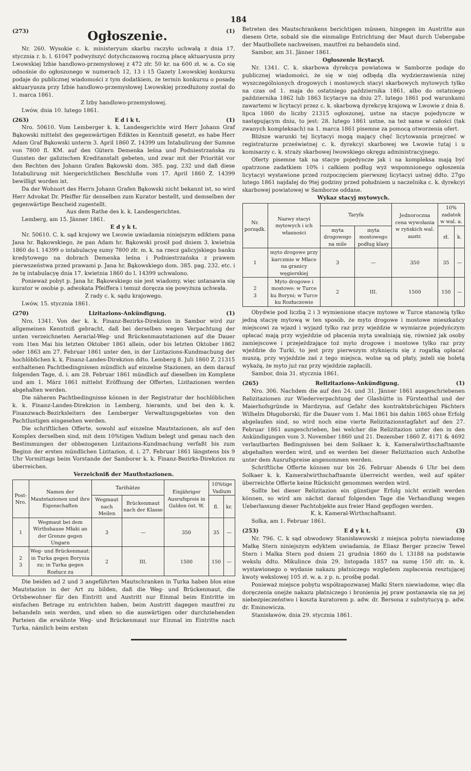184
(273) Ogłoszenie. (1)
Nr. 260. Wysokie c. k. ministeryum skarbu raczyło uchwałą z dnia 17. stycznia r. b. l. 61047 podwyższyć dotychczasową roczną płacę aktuaryusza przy Lwowskiej Izbie handlowo-przemysłowej z 472 złr. 50 kr. na 600 zł. w. a. Co się odnośnie do ogłoszonego w numerach 12, 13 i 15 Gazety Lwowskiej konkursu podaje do publicznej wiadomości z tym dodatkiem, że termin konkursu o posadę aktuaryusza przy Izbie handlowo-przemysłowej Lwowskiej przedłużony został do 1. marca 1861.
Z Izby handlowo-przemysłowej.
Lwów, dnia 10. lutego 1861.
(263) E d i k t. (1)
Nro. 50610. Vom Lemberger k. k. Landesgerichte wird Herr Johann Graf Bąkowski mittelst des gegenwärtigen Ediktes in Kenntniß gesetzt, es habe Herr Adam Graf Bąkowski unterm 3. April 1860 Z. 14399 um Intabulirung der Summe von 7800 fl. KM. auf den Gütern Demenka leśna und Podniestrzańska zu Gunsten der galizischen Kreditanstalt gebeten, und zwar mit der Priorität vor den Rechten des Johann Grafen Bąkowski dom. 385. pag. 232 und daß diese Intabulirung mit hiergerichtlichen Beschluße vom 17. April 1860 Z. 14399 bewilligt worden ist.
Da der Wohnort des Herrn Johann Grafen Bąkowski nicht bekannt ist, so wird Herr Advokat Dr. Pfeiffer für denselben zum Kurator bestellt, und demselben der gegenwärtige Bescheid zugestellt.
Aus dem Rathe des k. k. Landesgerichtes.
Lemberg, am 15. Jänner 1861.
E d y k t.
Nr. 50610. C. k. sąd krajowy we Lwowie uwiadamia niniejszym ediktem pana Jana hr. Bąkowskiego, że pan Adam hr. Bąkowski prosił pod dniem 3. kwietnia 1860 do l. 14399 o intabulacyę sumy 7800 złr. m. k. na rzecz galicyjskiego banku kredytowego na dobrach Demenka leśna i Podniestrzańska z prawem pierwszeństwa przed prawami p. Jana hr. Bąkowskiego dom. 385. pag. 232. etc. i że tę intabulacyę dnia 17. kwietnia 1860 do l. 14399 uchwalono.
Ponieważ pobyt p. Jana hr. Bąkowskiego nie jest wiadomy, więc ustanawia się kurator w osobie p. adwokata Pfeiffera i temuż doręcza się powyższa uchwała.
Z rady c. k. sądu krajowego.
Lwów, 15. stycznia 1861.
(270) Lizitazions-Ankündigung. (1)
Nro. 1341. Von der k. k. Finanz-Bezirks-Direkzion in Sambor wird zur allgemeinen Kenntniß gebracht, daß bei derselben wegen Verpachtung der unten verzeichneten Aerarial-Weg- und Brückenmautstazionen auf die Dauer vom 1ten Mai bis letzten Oktober 1861 allein, oder bis letzten Oktober 1862 oder 1863 am 27. Februar 1861 unter den, in der Lizitazions-Kundmachung der hochlöblichen k. k. Finanz-Landes-Direkzion ddto. Lemberg 8. Juli 1860 Z. 21315 enthaltenen Pachtbedingnissen mündlich auf einzelne Stazionen, an dem darauf folgenden Tage, d. i. am 28. Februar 1861 mündlich auf dieselben im Komplexe und am 1. März 1861 mittelst Eröffnung der Offerten, Lizitazionen werden abgehalten werden.
Die näheren Pachtbedingnisse können in der Registratur der hochlöblichen k. k. Finanz-Landes-Direkzion in Lemberg, hieramts, und bei den k. k. Finanzwach-Bezirksleitern des Lemberger Verwaltungsgebietes von den Pachtlustigen eingesehen werden.
Die schriftlichen Offerte, sowohl auf einzelne Mautstazionen, als auf den Komplex derselben sind, mit dem 10%tigen Vadium belegt und genau nach den Bestimmungen der obbezogenen Lizitazions-Kundmachung verfaßt bis zum Beginn der ersten mündlichen Lizitazion, d. i. 27. Februar 1861 längstens bis 9 Uhr Vormittags beim Vorstande der Samborer k. k. Finanz-Bezirks-Direkzion zu überreichen.
Verzeichniß der Mauthstazionen.
| Post-Nro. | Namen der Mautstazionen und ihre Eigenschaften | Tarifsätze | | Einjähriger Ausrufspreis in Gulden öst. W. | 10%tige Vadium | |
| --- | --- | --- | --- | --- | --- | --- |
| | | Wegmaut nach Meilen | Brückenmaut nach der Klasse | | fl. | kr. |
| 1 | Wegmaut bei dem Wirthshause Młaki an der Grenze gegen Ungarn | 3 | — | 350 | 35 | — |
| 2 3 | Weg- und Brückenmaut: in Turka gegen Borynia zu; in Turka gegen Rozłucz zu | 2 | III. | 1500 | 150 | — |
Die beiden ad 2 und 3 angeführten Mautschranken in Turka haben blos eine Mautstazion in der Art zu bilden, daß die Weg- und Brückenmaut, die Ortsbewohner für den Eintritt und Austritt nur Einmal beim Eintritte im einfachen Betrage zu entrichten haben, beim Austritt dagegen mautfrei zu behandeln sein werden, und eben so die auswärtigen oder durchziehenden Parteien die erwähnte Weg- und Brückenmaut nur Einmal im Eintritte nach Turka, nämlich beim ersten
Betreten des Mautschrankens berichtigen müssen, hingegen im Austritte aus diesem Orte, sobald sie die einmalige Entrichtung der Maut durch Uebergabe der Mautbollete nachweisen, mautfrei zu behandeln sind.
Sambor, am 31. Jänner 1861.
Ogłoszenie licytacyi.
Nr. 1341. C. k. skarbowa dyrekcya powiatowa w Samborze podaje do publicznej wiadomości, że się w niej odbędą dla wydzierzawienia niżej wyszczególnionych drogowych i mostowych stacyi skarbowych mytowych tylko na czas od 1. maja do ostatniego października 1861, albo do ostatniego października 1862 lub 1863 licytacye na dniu 27. lutego 1861 pod warunkami zawartemi w licytacyi przez c. k. skarbową dyrekcyę krajową w Lwowie z dnia 8. lipca 1860 do liczby 21315 ogłoszonej, ustne na stacye pojedyncze w następującym dniu, to jest: 28. lutego 1861 ustne, na też same w całości (tak zwanych kompleksach) na 1. marca 1861 pisemne za pomocą otworzenia ofert.
Bliższe warunki tej licytacyi mogą mający chęć licytowania przejrzeć w registraturze prześwietnej c. k. dyrekcyi skarbowej we Lwowie tutaj i u komisarzy c. k. straży skarbowej lwowskiego okręgu administracyjnego.
Oferty pisemne tak na stacye pojedyncze jak i na kompleksa mają być opatrzone zadatkiem 10% i całkiem podług wyż wspomnionego ogłoszenia licytacyi wystawione przed rozpoczęciem pierwszej licytacyi ustnej ddto. 27go lutego 1861 najdalej do 9tej godziny przed południem u naczelnika c. k. dyrekcyi skarbowej powiatowej w Samborze oddane.
Wykaz stacyj mytowych.
| Nr. porządk. | Nazwy stacyi mytowych i ich własności | Taryfa | | Jednoroczna cena wywołania w ryńskich wal. austr. | 10% zadatek w wal. a. | |
| --- | --- | --- | --- | --- | --- | --- |
| | | myta drogowego na mile | myta mostowego podług klasy | | zł. | k. |
| 1 | myto drogowe przy karczmie w Młace na granicy węgierskiej | 3 | — | 350 | 35 | — |
| 2 3 | Myto drogowe i mostowe: w Turce ku Boryni; w Turce ku Rozłuczowie | 2 | III. | 1500 | 150 | — |
Obydwie pod liczbą 2 i 3 wymienione stacye mytowe w Turce stanowią tylko jedną stacyę mytową w ten sposób, że myto drogowe i mostowe mieszkańcy miejscowi za wjazd i wyjazd tylko raz przy wjeździe w wymiarze pojedyńczym opłacać mają przy wyjeździe od płacenia myta uwalniają się, również jak osoby zamiejscowe i przejeżdzające toż myto drogowe i mostowe tylko raz przy wjeździe do Turki, to jest przy pierwszym styknięciu się z rogatką opłacać muszą, przy wyjeździe zaś z tego miejsca, wolne są od płaty, jeżeli się boletą wykażą, że myto już raz przy wjeździe zapłacili.
Sambor, dnia 31. stycznia 1861.
(265) Relizitazions-Ankündigung. (1)
Nro. 306. Nachdem die auf den 24. und 31. Jänner 1861 ausgeschriebenen Relizitazionen zur Wiederverpachtung der Glashütte in Fürstenthal und der Maierhofsgründe in Mardzyna, auf Gefahr des kontraktsbrüchigen Pächters Wilhelm Długoborski, für die Dauer vom 1. Mai 1861 bis dahin 1865 ohne Erfolg abgelaufen sind, so wird noch eine vierte Relizitazionstagfahrt auf den 27. Februar 1861 ausgeschrieben, bei welcher die Relizitazion unter den in den Ankündigungen vom 3. November 1860 und 21. Dezember 1860 Z. 4171 & 4692 verlautbarten Bedingnissen bei dem Solkaer k. k. Kameralwirthschaftsamte abgehalten werden wird, und es werden bei dieser Relizitazion auch Anbothe unter dem Ausrufspreise angenommen werden.
Schriftliche Offerte können nur bis 26. Februar Abends 6 Uhr bei dem Solkaer k. k. Kameralwirthschaftsamte überreicht werden, weil auf später überreichte Offerte keine Rücksicht genommen werden wird.
Sollte bei dieser Relizitazion ein günstiger Erfolg nicht erzielt werden können, so wird am nächst darauf folgenden Tage die Verhandlung wegen Ueberlassung dieser Pachtobjekte aus freier Hand gepflogen werden.
K. k. Kameral-Wirthschaftsamt.
Solka, am 1. Februar 1861.
(253) E d y k t. (3)
Nr. 796. C. k sąd obwodowy Stanisławowski z miejsca pobytu niewiadomę Małkę Stern niniejszym edyktem uwiadamia, że Eliasz Berger przeciw Tewel Stern i Malka Stern pod dniem 21 grudnia 1860 do l. 13188 na podstawie wekslu ddto. Mikulince dnia 29. listopada 1857 na sumę 150 złr. m. k. wystawionego o wydanie nakazu płatniczego względem zapłacenia resztującej kwoty wekslowej 105 zł. w. a. z p. n. prośbę podał.
Ponieważ miejsce pobytu współzapozwanej Malki Stern niewiadome, więc dla doręczenia onejże nakazu płatniczego i bronienia jej praw postanawia się na jej niebezpieczeństwo i koszta kuratorem p. adw. dr. Bersona z substytucyą p. adw. dr. Eminowicza.
Stanisławów, dnia 29. stycznia 1861.